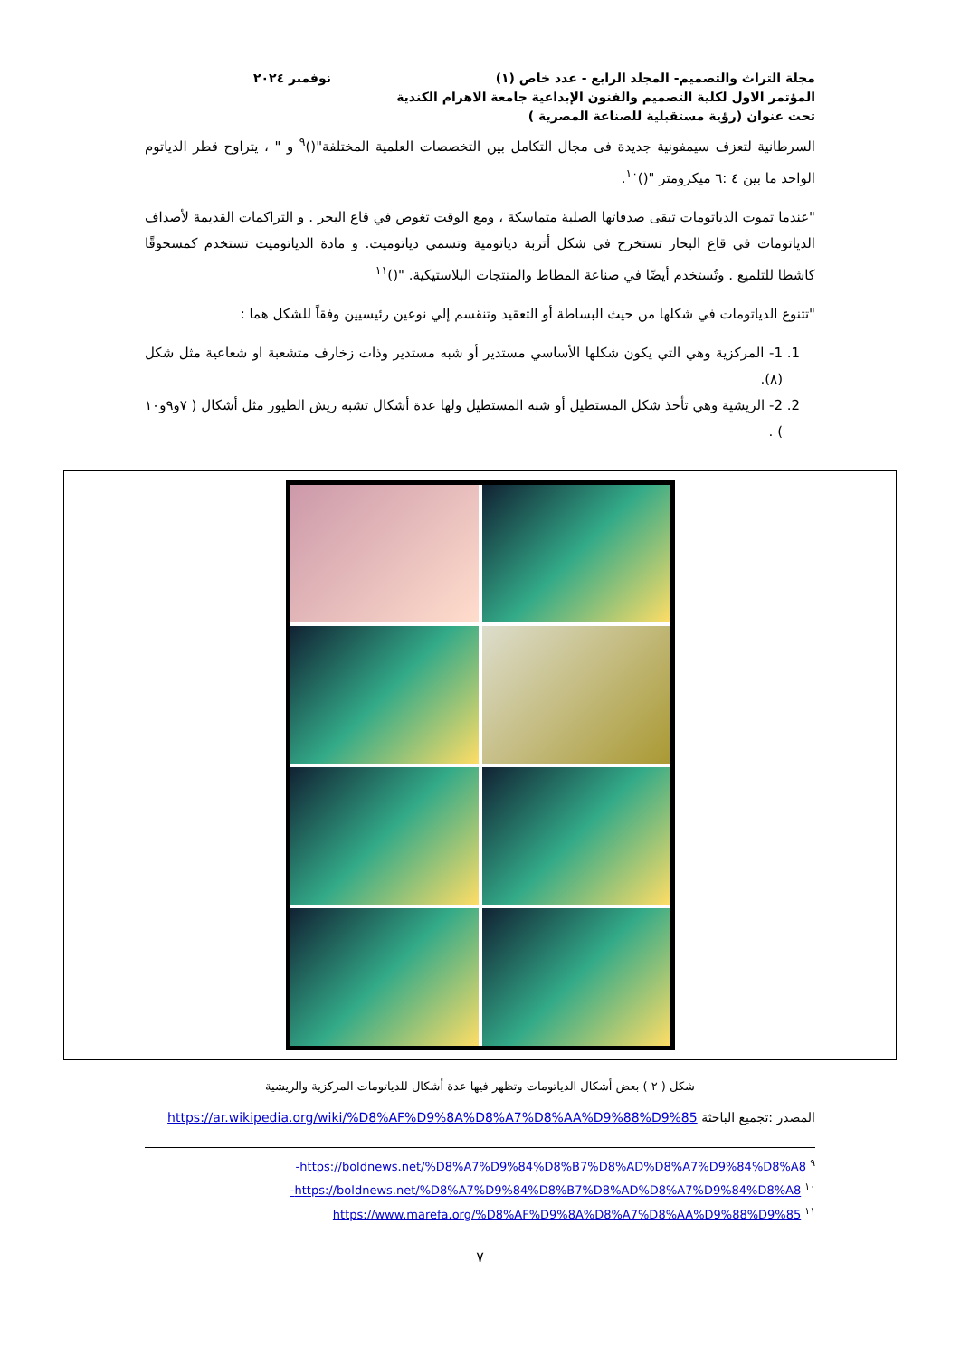مجلة التراث والتصميم- المجلد الرابع - عدد خاص (١)
نوفمبر ٢٠٢٤
المؤتمر الاول لكلية التصميم والفنون الإبداعية جامعة الاهرام الكندية
تحت عنوان (رؤية مستقبلية للصناعة المصرية )
السرطانية لتعزف سيمفونية جديدة فى مجال التكامل بين التخصصات العلمية المختلفة"()<sup>٩</sup> و " ، يتراوح قطر الدياتوم الواحد ما بين ٤ :٦ ميكرومتر "()<sup>١٠</sup>.
"عندما تموت الدياتومات تبقى صدفاتها الصلبة متماسكة ، ومع الوقت تغوص في قاع البحر . و التراكمات القديمة لأصداف الدياتومات في قاع البحار تستخرج في شكل أتربة دياتومية وتسمي دياتوميت. و مادة الدياتوميت تستخدم كمسحوقًا كاشطا للتلميع . وتُستخدم أيضًا في صناعة المطاط والمنتجات البلاستيكية. "()<sup>١١</sup>
"تتنوع الدياتومات في شكلها من حيث البساطة أو التعقيد وتنقسم إلي نوعين رئيسيين وفقاً للشكل هما :
1. 1- المركزية وهي التي يكون شكلها الأساسي مستدير أو شبه مستدير وذات زخارف متشعبة او شعاعية مثل شكل (٨).
2. 2- الريشية وهي تأخذ شكل المستطيل أو شبه المستطيل ولها عدة أشكال تشبه ريش الطيور مثل أشكال ( ٧و٩و١٠ ) .
شكل ( ٢ ) بعض أشكال الدياتومات وتظهر فيها عدة أشكال للدياتومات المركزية والريشية
المصدر :تجميع الباحثة https://ar.wikipedia.org/wiki/%D8%AF%D9%8A%D8%A7%D8%AA%D9%88%D9%85
<sup>٩</sup> https://boldnews.net/%D8%A7%D9%84%D8%B7%D8%AD%D8%A7%D9%84%D8%A8-
<sup>١٠</sup> https://boldnews.net/%D8%A7%D9%84%D8%B7%D8%AD%D8%A7%D9%84%D8%A8-
<sup>١١</sup> https://www.marefa.org/%D8%AF%D9%8A%D8%A7%D8%AA%D9%88%D9%85
٧